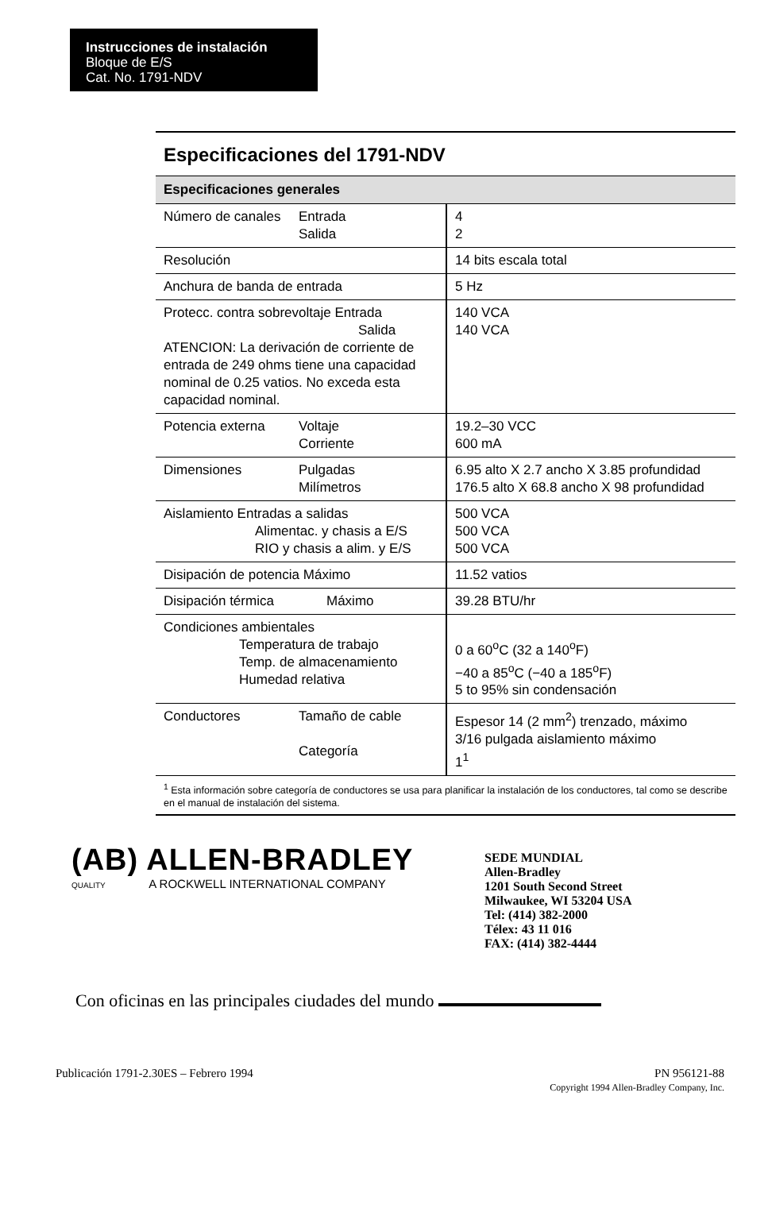Instrucciones de instalación
Bloque de E/S
Cat. No. 1791-NDV
Especificaciones del 1791-NDV
| Especificaciones generales | |
| --- | --- |
| Número de canales Entrada Salida | 4 2 |
| Resolución | 14 bits escala total |
| Anchura de banda de entrada | 5 Hz |
| Protecc. contra sobrevoltaje Entrada Salida ATENCION: La derivación de corriente de entrada de 249 ohms tiene una capacidad nominal de 0.25 vatios. No exceda esta capacidad nominal. | 140 VCA 140 VCA |
| Potencia externa Voltaje Corriente | 19.2–30 VCC 600 mA |
| Dimensiones Pulgadas Milímetros | 6.95 alto X 2.7 ancho X 3.85 profundidad 176.5 alto X 68.8 ancho X 98 profundidad |
| Aislamiento Entradas a salidas Alimentac. y chasis a E/S RIO y chasis a alim. y E/S | 500 VCA 500 VCA 500 VCA |
| Disipación de potencia Máximo | 11.52 vatios |
| Disipación térmica Máximo | 39.28 BTU/hr |
| Condiciones ambientales Temperatura de trabajo Temp. de almacenamiento Humedad relativa | 0 a 60<sup>o</sup>C (32 a 140<sup>o</sup>F) −40 a 85<sup>o</sup>C (−40 a 185<sup>o</sup>F) 5 to 95% sin condensación |
| Conductores Tamaño de cable Categoría | Espesor 14 (2 mm<sup>2</sup>) trenzado, máximo 3/16 pulgada aislamiento máximo 1<sup>1</sup> |
<sup>1</sup> Esta información sobre categoría de conductores se usa para planificar la instalación de los conductores, tal como se describe en el manual de instalación del sistema.
(AB) ALLEN-BRADLEY
QUALITY A ROCKWELL INTERNATIONAL COMPANY
SEDE MUNDIAL
Allen-Bradley
1201 South Second Street
Milwaukee, WI 53204 USA
Tel: (414) 382-2000
Télex: 43 11 016
FAX: (414) 382-4444
Con oficinas en las principales ciudades del mundo
Publicación 1791-2.30ES – Febrero 1994 PN 956121-88
Copyright 1994 Allen-Bradley Company, Inc.